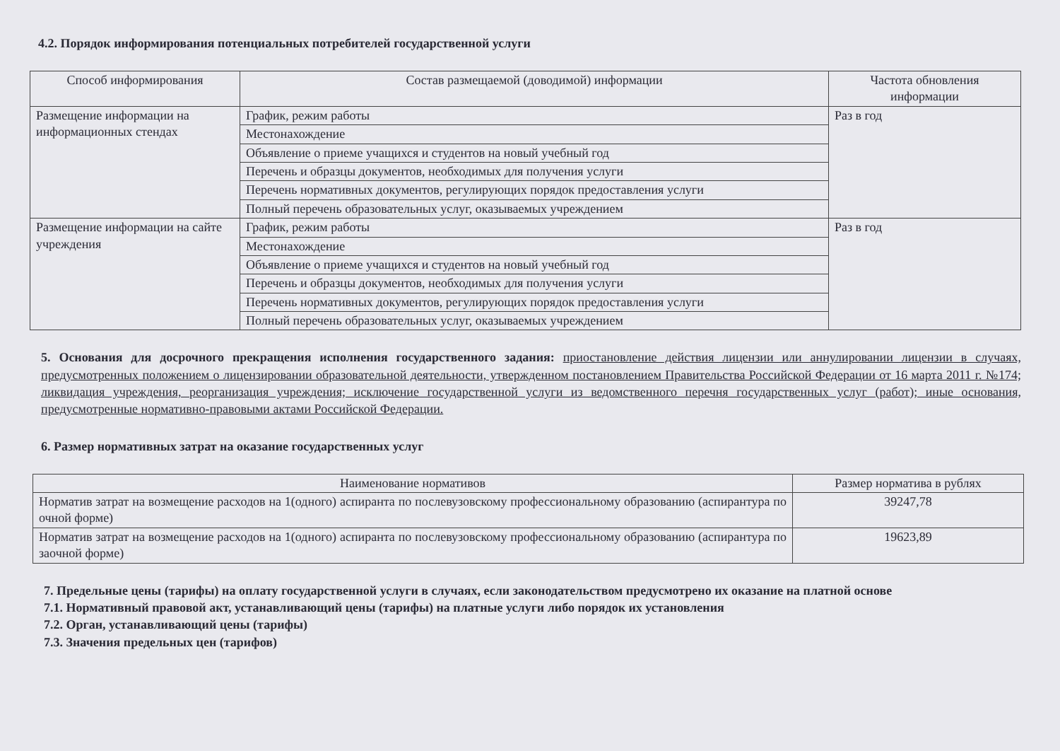4.2. Порядок информирования потенциальных потребителей государственной услуги
| Способ информирования | Состав размещаемой (доводимой) информации | Частота обновления информации |
| --- | --- | --- |
| Размещение информации на информационных стендах | График, режим работы | Раз в год |
| | Местонахождение | |
| | Объявление о приеме учащихся и студентов на новый учебный год | |
| | Перечень и образцы документов, необходимых для получения услуги | |
| | Перечень нормативных документов, регулирующих порядок предоставления услуги | |
| | Полный перечень образовательных услуг, оказываемых учреждением | |
| Размещение информации на сайте учреждения | График, режим работы | Раз в год |
| | Местонахождение | |
| | Объявление о приеме учащихся и студентов на новый учебный год | |
| | Перечень и образцы документов, необходимых для получения услуги | |
| | Перечень нормативных документов, регулирующих порядок предоставления услуги | |
| | Полный перечень образовательных услуг, оказываемых учреждением | |
5. Основания для досрочного прекращения исполнения государственного задания: приостановление действия лицензии или аннулировании лицензии в случаях, предусмотренных положением о лицензировании образовательной деятельности, утвержденном постановлением Правительства Российской Федерации от 16 марта 2011 г. №174; ликвидация учреждения, реорганизация учреждения; исключение государственной услуги из ведомственного перечня государственных услуг (работ); иные основания, предусмотренные нормативно-правовыми актами Российской Федерации.
6. Размер нормативных затрат на оказание государственных услуг
| Наименование нормативов | Размер норматива в рублях |
| --- | --- |
| Норматив затрат на возмещение расходов на 1(одного) аспиранта по послевузовскому профессиональному образованию (аспирантура по очной форме) | 39247,78 |
| Норматив затрат на возмещение расходов на 1(одного) аспиранта по послевузовскому профессиональному образованию (аспирантура по заочной форме) | 19623,89 |
7. Предельные цены (тарифы) на оплату государственной услуги в случаях, если законодательством предусмотрено их оказание на платной основе
7.1. Нормативный правовой акт, устанавливающий цены (тарифы) на платные услуги либо порядок их установления
7.2. Орган, устанавливающий цены (тарифы)
7.3. Значения предельных цен (тарифов)